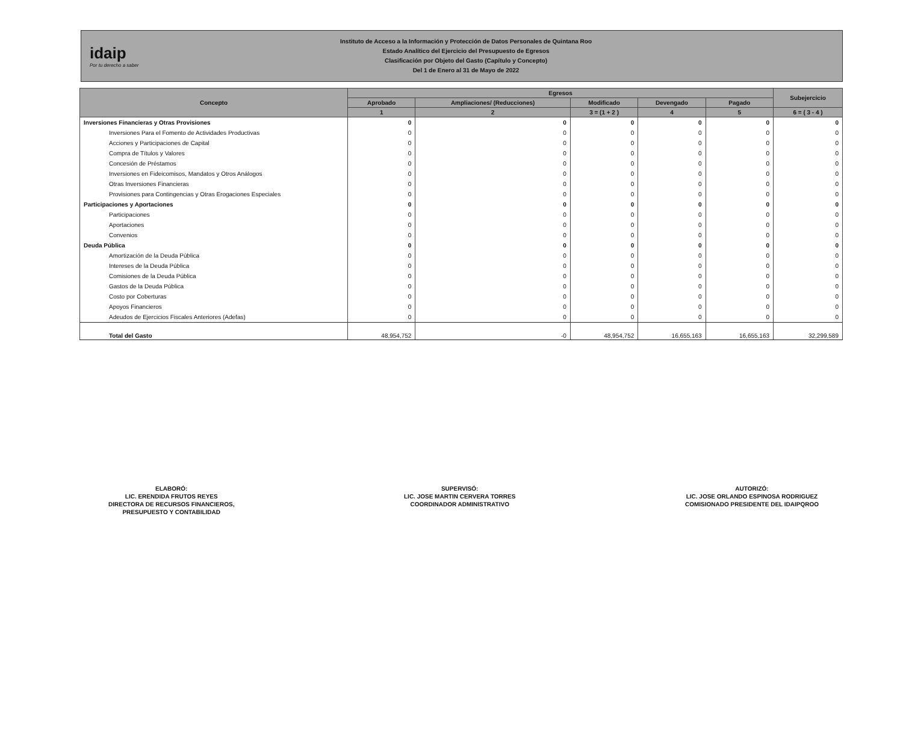idaip
Por tu derecho a saber
Instituto de Acceso a la Información y Protección de Datos Personales de Quintana Roo
Estado Analítico del Ejercicio del Presupuesto de Egresos
Clasificación por Objeto del Gasto (Capítulo y Concepto)
Del 1 de Enero al 31 de Mayo de 2022
| Concepto | Egresos | | | | | Subejercicio |
| --- | --- | --- | --- | --- | --- | --- |
| | Aprobado | Ampliaciones/ (Reducciones) | Modificado | Devengado | Pagado | |
| | 1 | 2 | 3 = (1 + 2 ) | 4 | 5 | 6 = ( 3 - 4 ) |
| Inversiones Financieras y Otras Provisiones | 0 | 0 | 0 | 0 | 0 | 0 |
| Inversiones Para el Fomento de Actividades Productivas | 0 | 0 | 0 | 0 | 0 | 0 |
| Acciones y Participaciones de Capital | 0 | 0 | 0 | 0 | 0 | 0 |
| Compra de Títulos y Valores | 0 | 0 | 0 | 0 | 0 | 0 |
| Concesión de Préstamos | 0 | 0 | 0 | 0 | 0 | 0 |
| Inversiones en Fideicomisos, Mandatos y Otros Análogos | 0 | 0 | 0 | 0 | 0 | 0 |
| Otras Inversiones Financieras | 0 | 0 | 0 | 0 | 0 | 0 |
| Provisiones para Contingencias y Otras Erogaciones Especiales | 0 | 0 | 0 | 0 | 0 | 0 |
| Participaciones y Aportaciones | 0 | 0 | 0 | 0 | 0 | 0 |
| Participaciones | 0 | 0 | 0 | 0 | 0 | 0 |
| Aportaciones | 0 | 0 | 0 | 0 | 0 | 0 |
| Convenios | 0 | 0 | 0 | 0 | 0 | 0 |
| Deuda Pública | 0 | 0 | 0 | 0 | 0 | 0 |
| Amortización de la Deuda Pública | 0 | 0 | 0 | 0 | 0 | 0 |
| Intereses de la Deuda Pública | 0 | 0 | 0 | 0 | 0 | 0 |
| Comisiones de la Deuda Pública | 0 | 0 | 0 | 0 | 0 | 0 |
| Gastos de la Deuda Pública | 0 | 0 | 0 | 0 | 0 | 0 |
| Costo por Coberturas | 0 | 0 | 0 | 0 | 0 | 0 |
| Apoyos Financieros | 0 | 0 | 0 | 0 | 0 | 0 |
| Adeudos de Ejercicios Fiscales Anteriores (Adefas) | 0 | 0 | 0 | 0 | 0 | 0 |
| Total del Gasto | 48,954,752 | -0 | 48,954,752 | 16,655,163 | 16,655,163 | 32,299,589 |
ELABORÓ:
LIC. ERENDIDA FRUTOS REYES
DIRECTORA DE RECURSOS FINANCIEROS,
PRESUPUESTO Y CONTABILIDAD
SUPERVISÓ:
LIC. JOSE MARTIN CERVERA TORRES
COORDINADOR ADMINISTRATIVO
AUTORIZÓ:
LIC. JOSE ORLANDO ESPINOSA RODRIGUEZ
COMISIONADO PRESIDENTE DEL IDAIPQROO